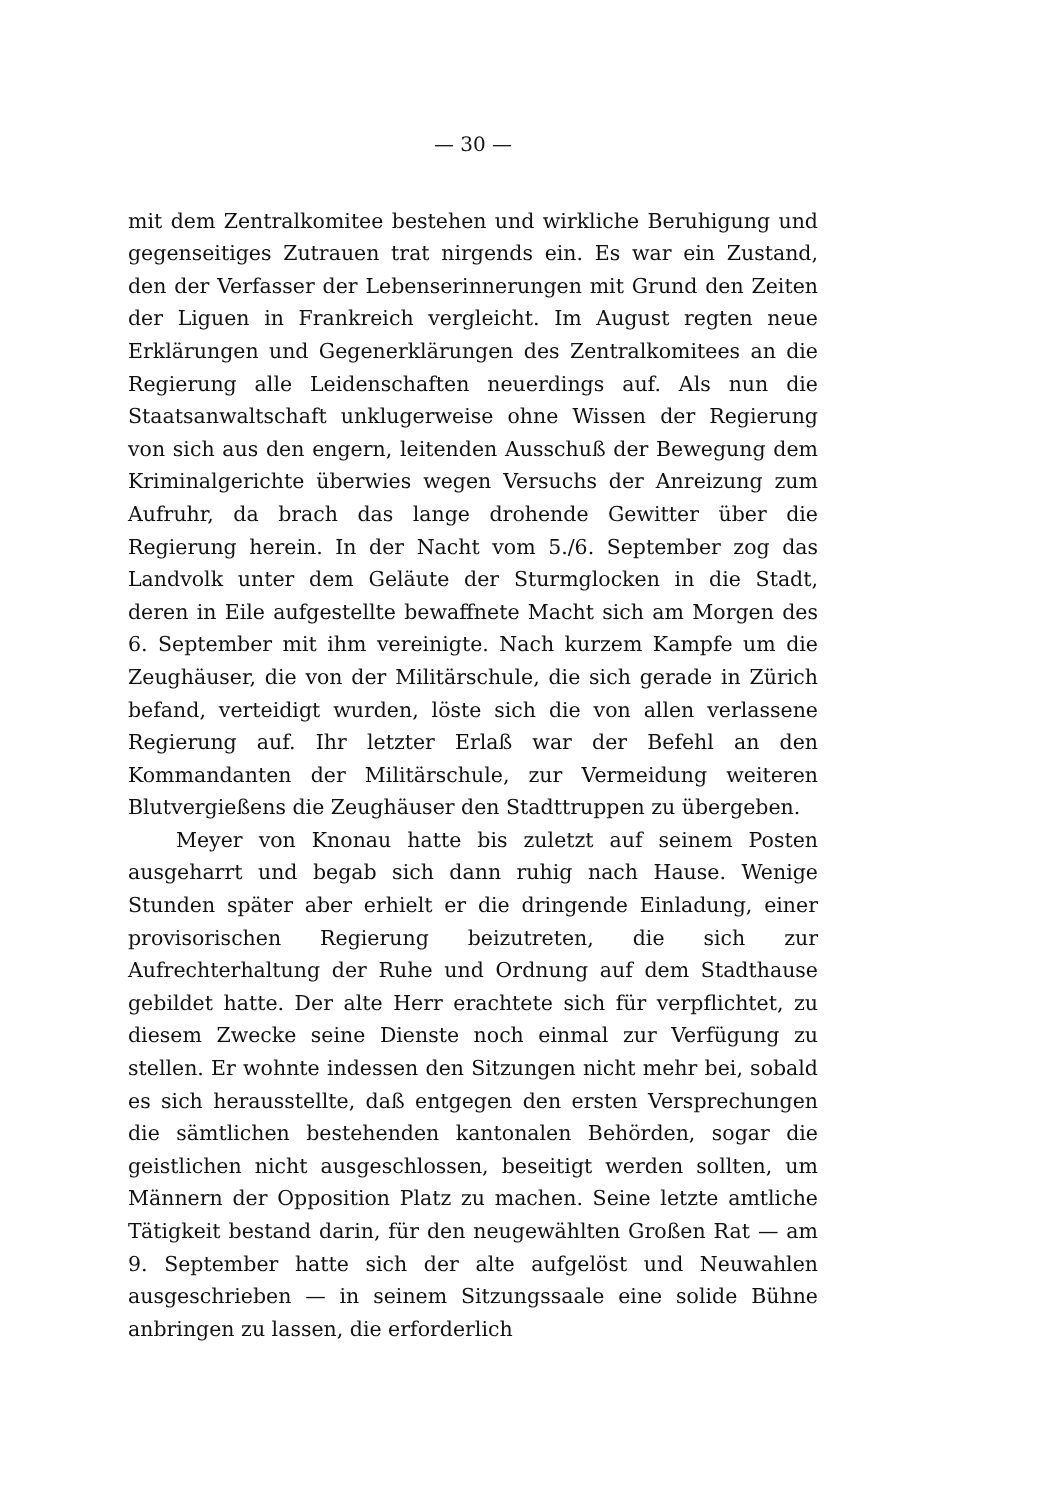— 30 —
mit dem Zentralkomitee bestehen und wirkliche Beruhigung und gegenseitiges Zutrauen trat nirgends ein. Es war ein Zustand, den der Verfasser der Lebenserinnerungen mit Grund den Zeiten der Liguen in Frankreich vergleicht. Im August regten neue Erklärungen und Gegenerklärungen des Zentralkomitees an die Regierung alle Leidenschaften neuerdings auf. Als nun die Staatsanwaltschaft unklugerweise ohne Wissen der Regierung von sich aus den engern, leitenden Ausschuß der Bewegung dem Kriminalgerichte überwies wegen Versuchs der Anreizung zum Aufruhr, da brach das lange drohende Gewitter über die Regierung herein. In der Nacht vom 5./6. September zog das Landvolk unter dem Geläute der Sturmglocken in die Stadt, deren in Eile aufgestellte bewaffnete Macht sich am Morgen des 6. September mit ihm vereinigte. Nach kurzem Kampfe um die Zeughäuser, die von der Militärschule, die sich gerade in Zürich befand, verteidigt wurden, löste sich die von allen verlassene Regierung auf. Ihr letzter Erlaß war der Befehl an den Kommandanten der Militärschule, zur Vermeidung weiteren Blutvergießens die Zeughäuser den Stadttruppen zu übergeben.
Meyer von Knonau hatte bis zuletzt auf seinem Posten ausgeharrt und begab sich dann ruhig nach Hause. Wenige Stunden später aber erhielt er die dringende Einladung, einer provisorischen Regierung beizutreten, die sich zur Aufrechterhaltung der Ruhe und Ordnung auf dem Stadthause gebildet hatte. Der alte Herr erachtete sich für verpflichtet, zu diesem Zwecke seine Dienste noch einmal zur Verfügung zu stellen. Er wohnte indessen den Sitzungen nicht mehr bei, sobald es sich herausstellte, daß entgegen den ersten Versprechungen die sämtlichen bestehenden kantonalen Behörden, sogar die geistlichen nicht ausgeschlossen, beseitigt werden sollten, um Männern der Opposition Platz zu machen. Seine letzte amtliche Tätigkeit bestand darin, für den neugewählten Großen Rat — am 9. September hatte sich der alte aufgelöst und Neuwahlen ausgeschrieben — in seinem Sitzungssaale eine solide Bühne anbringen zu lassen, die erforderlich